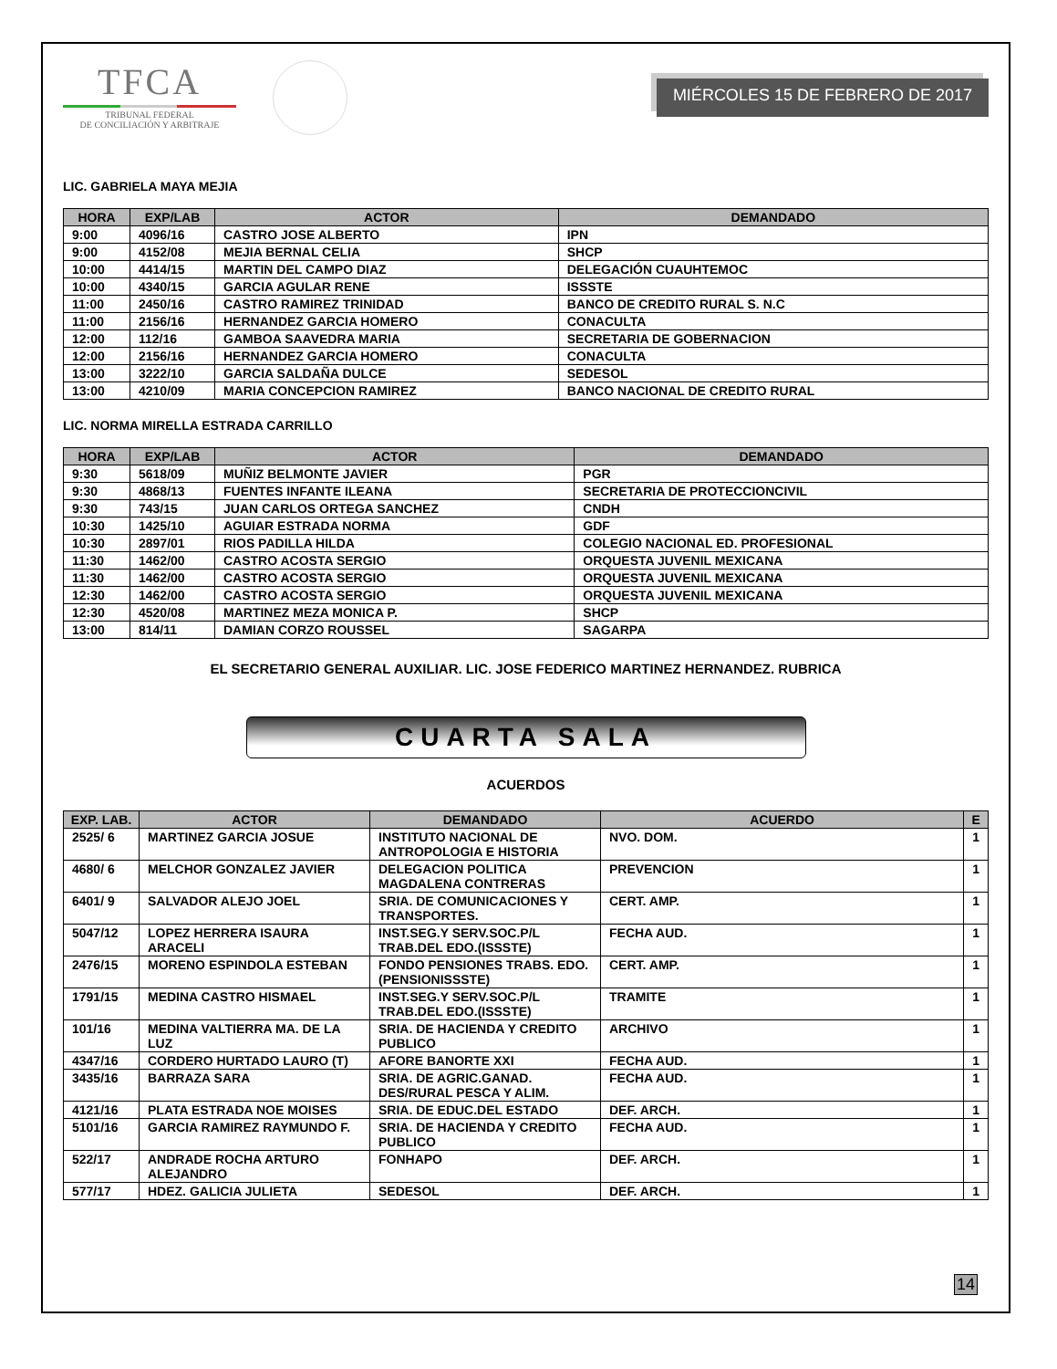TFCA
TRIBUNAL FEDERAL
DE CONCILIACIÓN Y ARBITRAJE
MIÉRCOLES 15 DE FEBRERO DE 2017
LIC. GABRIELA MAYA MEJIA
| HORA | EXP/LAB | ACTOR | DEMANDADO |
| --- | --- | --- | --- |
| 9:00 | 4096/16 | CASTRO JOSE ALBERTO | IPN |
| 9:00 | 4152/08 | MEJIA BERNAL CELIA | SHCP |
| 10:00 | 4414/15 | MARTIN DEL CAMPO DIAZ | DELEGACIÓN CUAUHTEMOC |
| 10:00 | 4340/15 | GARCIA AGULAR RENE | ISSSTE |
| 11:00 | 2450/16 | CASTRO RAMIREZ TRINIDAD | BANCO DE CREDITO RURAL S. N.C |
| 11:00 | 2156/16 | HERNANDEZ GARCIA HOMERO | CONACULTA |
| 12:00 | 112/16 | GAMBOA SAAVEDRA MARIA | SECRETARIA DE GOBERNACION |
| 12:00 | 2156/16 | HERNANDEZ GARCIA HOMERO | CONACULTA |
| 13:00 | 3222/10 | GARCIA SALDAÑA DULCE | SEDESOL |
| 13:00 | 4210/09 | MARIA CONCEPCION RAMIREZ | BANCO NACIONAL DE CREDITO RURAL |
LIC. NORMA MIRELLA ESTRADA CARRILLO
| HORA | EXP/LAB | ACTOR | DEMANDADO |
| --- | --- | --- | --- |
| 9:30 | 5618/09 | MUÑIZ BELMONTE JAVIER | PGR |
| 9:30 | 4868/13 | FUENTES INFANTE ILEANA | SECRETARIA DE PROTECCIONCIVIL |
| 9:30 | 743/15 | JUAN CARLOS ORTEGA SANCHEZ | CNDH |
| 10:30 | 1425/10 | AGUIAR ESTRADA NORMA | GDF |
| 10:30 | 2897/01 | RIOS PADILLA HILDA | COLEGIO NACIONAL ED. PROFESIONAL |
| 11:30 | 1462/00 | CASTRO ACOSTA SERGIO | ORQUESTA JUVENIL MEXICANA |
| 11:30 | 1462/00 | CASTRO ACOSTA SERGIO | ORQUESTA JUVENIL MEXICANA |
| 12:30 | 1462/00 | CASTRO ACOSTA SERGIO | ORQUESTA JUVENIL MEXICANA |
| 12:30 | 4520/08 | MARTINEZ MEZA MONICA P. | SHCP |
| 13:00 | 814/11 | DAMIAN CORZO ROUSSEL | SAGARPA |
EL SECRETARIO GENERAL AUXILIAR. LIC. JOSE FEDERICO MARTINEZ HERNANDEZ. RUBRICA
CUARTA SALA
ACUERDOS
| EXP. LAB. | ACTOR | DEMANDADO | ACUERDO | E |
| --- | --- | --- | --- | --- |
| 2525/ 6 | MARTINEZ GARCIA JOSUE | INSTITUTO NACIONAL DE ANTROPOLOGIA E HISTORIA | NVO. DOM. | 1 |
| 4680/ 6 | MELCHOR GONZALEZ JAVIER | DELEGACION POLITICA MAGDALENA CONTRERAS | PREVENCION | 1 |
| 6401/ 9 | SALVADOR ALEJO JOEL | SRIA. DE COMUNICACIONES Y TRANSPORTES. | CERT. AMP. | 1 |
| 5047/12 | LOPEZ HERRERA ISAURA ARACELI | INST.SEG.Y SERV.SOC.P/L TRAB.DEL EDO.(ISSSTE) | FECHA AUD. | 1 |
| 2476/15 | MORENO ESPINDOLA ESTEBAN | FONDO PENSIONES TRABS. EDO. (PENSIONISSSTE) | CERT. AMP. | 1 |
| 1791/15 | MEDINA CASTRO HISMAEL | INST.SEG.Y SERV.SOC.P/L TRAB.DEL EDO.(ISSSTE) | TRAMITE | 1 |
| 101/16 | MEDINA VALTIERRA MA. DE LA LUZ | SRIA. DE HACIENDA Y CREDITO PUBLICO | ARCHIVO | 1 |
| 4347/16 | CORDERO HURTADO LAURO (T) | AFORE BANORTE XXI | FECHA AUD. | 1 |
| 3435/16 | BARRAZA SARA | SRIA. DE AGRIC.GANAD. DES/RURAL PESCA Y ALIM. | FECHA AUD. | 1 |
| 4121/16 | PLATA ESTRADA NOE MOISES | SRIA. DE EDUC.DEL ESTADO | DEF. ARCH. | 1 |
| 5101/16 | GARCIA RAMIREZ RAYMUNDO F. | SRIA. DE HACIENDA Y CREDITO PUBLICO | FECHA AUD. | 1 |
| 522/17 | ANDRADE ROCHA ARTURO ALEJANDRO | FONHAPO | DEF. ARCH. | 1 |
| 577/17 | HDEZ. GALICIA JULIETA | SEDESOL | DEF. ARCH. | 1 |
14